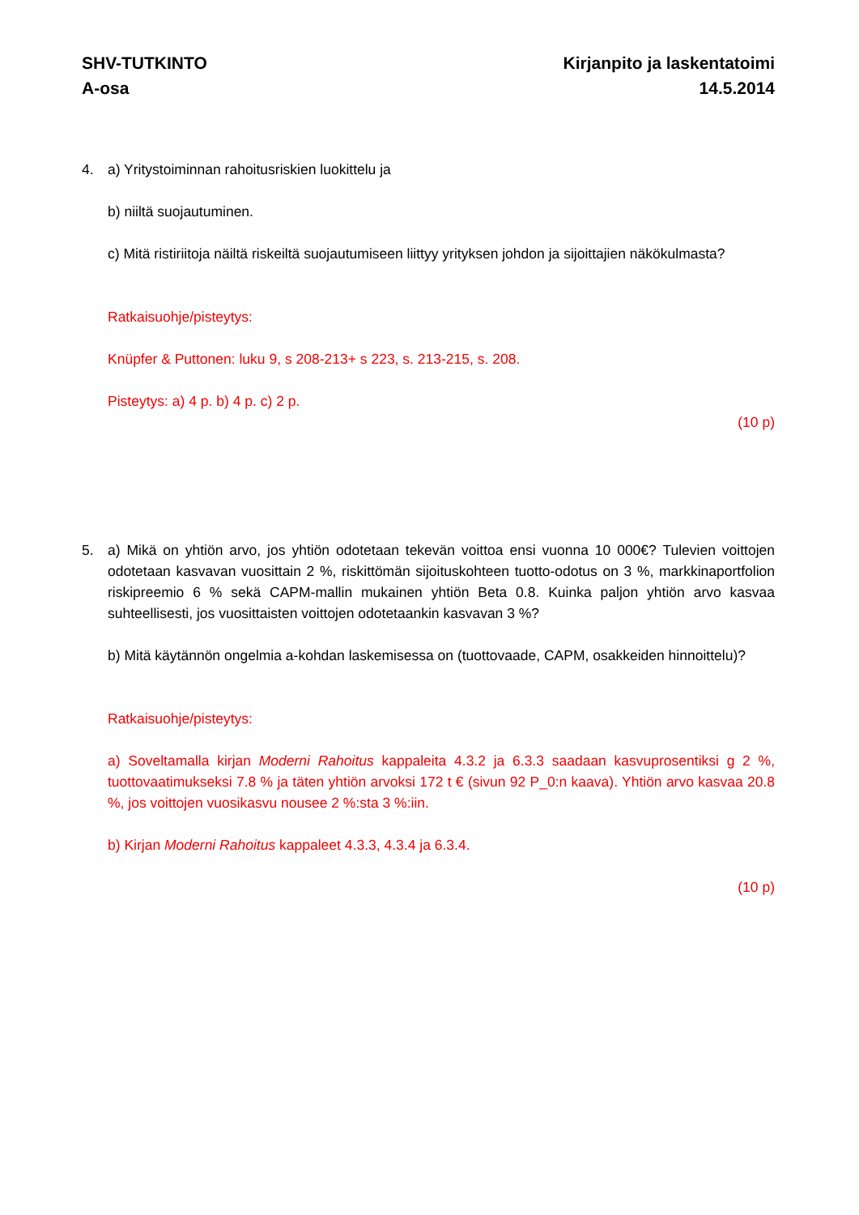SHV-TUTKINTO
A-osa
Kirjanpito ja laskentatoimi
14.5.2014
4. a) Yritystoiminnan rahoitusriskien luokittelu ja
b) niiltä suojautuminen.
c) Mitä ristiriitoja näiltä riskeiltä suojautumiseen liittyy yrityksen johdon ja sijoittajien nä­kökulmasta?
Ratkaisuohje/pisteytys:
Knüpfer & Puttonen: luku 9, s 208-213+ s 223, s. 213-215, s. 208.
Pisteytys: a) 4 p. b) 4 p. c) 2 p.
(10 p)
5. a) Mikä on yhtiön arvo, jos yhtiön odotetaan tekevän voittoa ensi vuonna 10 000€? Tulevi­en voittojen odotetaan kasvavan vuosittain 2 %, riskittömän sijoituskohteen tuotto-odotus on 3 %, markkinaportfolion riskipreemio 6 % sekä CAPM-mallin mukainen yhtiön Beta 0.8. Kuinka paljon yhtiön arvo kasvaa suhteellisesti, jos vuosittaisten voittojen odotetaankin kasvavan 3 %?
b) Mitä käytännön ongelmia a-kohdan laskemisessa on (tuottovaade, CAPM, osakkeiden hinnoittelu)?
Ratkaisuohje/pisteytys:
a) Soveltamalla kirjan Moderni Rahoitus kappaleita 4.3.2 ja 6.3.3 saadaan kasvuprosentiksi g 2 %, tuottovaatimukseksi 7.8 % ja täten yhtiön arvoksi 172 t € (sivun 92 P_0:n kaava). Yh­tiön arvo kasvaa 20.8 %, jos voittojen vuosikasvu nousee 2 %:sta 3 %:iin.
b) Kirjan Moderni Rahoitus kappaleet 4.3.3, 4.3.4 ja 6.3.4.
(10 p)